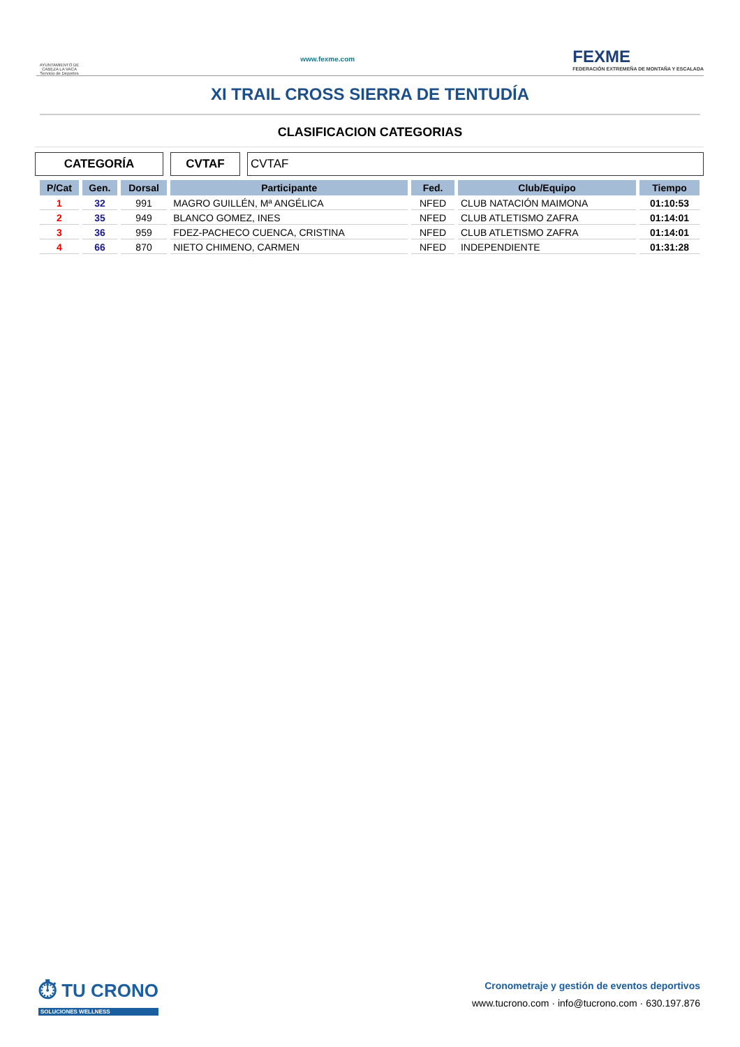AYUNTAMIENTO DE CABEZA LA VACA Servicio de Deportes
www.fexme.com
FEXME
FEDERACIÓN EXTREMEÑA DE MONTAÑA Y ESCALADA
XI TRAIL CROSS SIERRA DE TENTUDÍA
CLASIFICACION CATEGORIAS
CATEGORÍA CVTAF CVTAF
| P/Cat | Gen. | Dorsal | Participante | Fed. | Club/Equipo | Tiempo |
| --- | --- | --- | --- | --- | --- | --- |
| 1 | 32 | 991 | MAGRO GUILLÉN, Mª ANGÉLICA | NFED | CLUB NATACIÓN MAIMONA | 01:10:53 |
| 2 | 35 | 949 | BLANCO GOMEZ, INES | NFED | CLUB ATLETISMO ZAFRA | 01:14:01 |
| 3 | 36 | 959 | FDEZ-PACHECO CUENCA, CRISTINA | NFED | CLUB ATLETISMO ZAFRA | 01:14:01 |
| 4 | 66 | 870 | NIETO CHIMENO, CARMEN | NFED | INDEPENDIENTE | 01:31:28 |
⏱ TU CRONO
SOLUCIONES WELLNESS
Cronometraje y gestión de eventos deportivos
www.tucrono.com · info@tucrono.com · 630.197.876